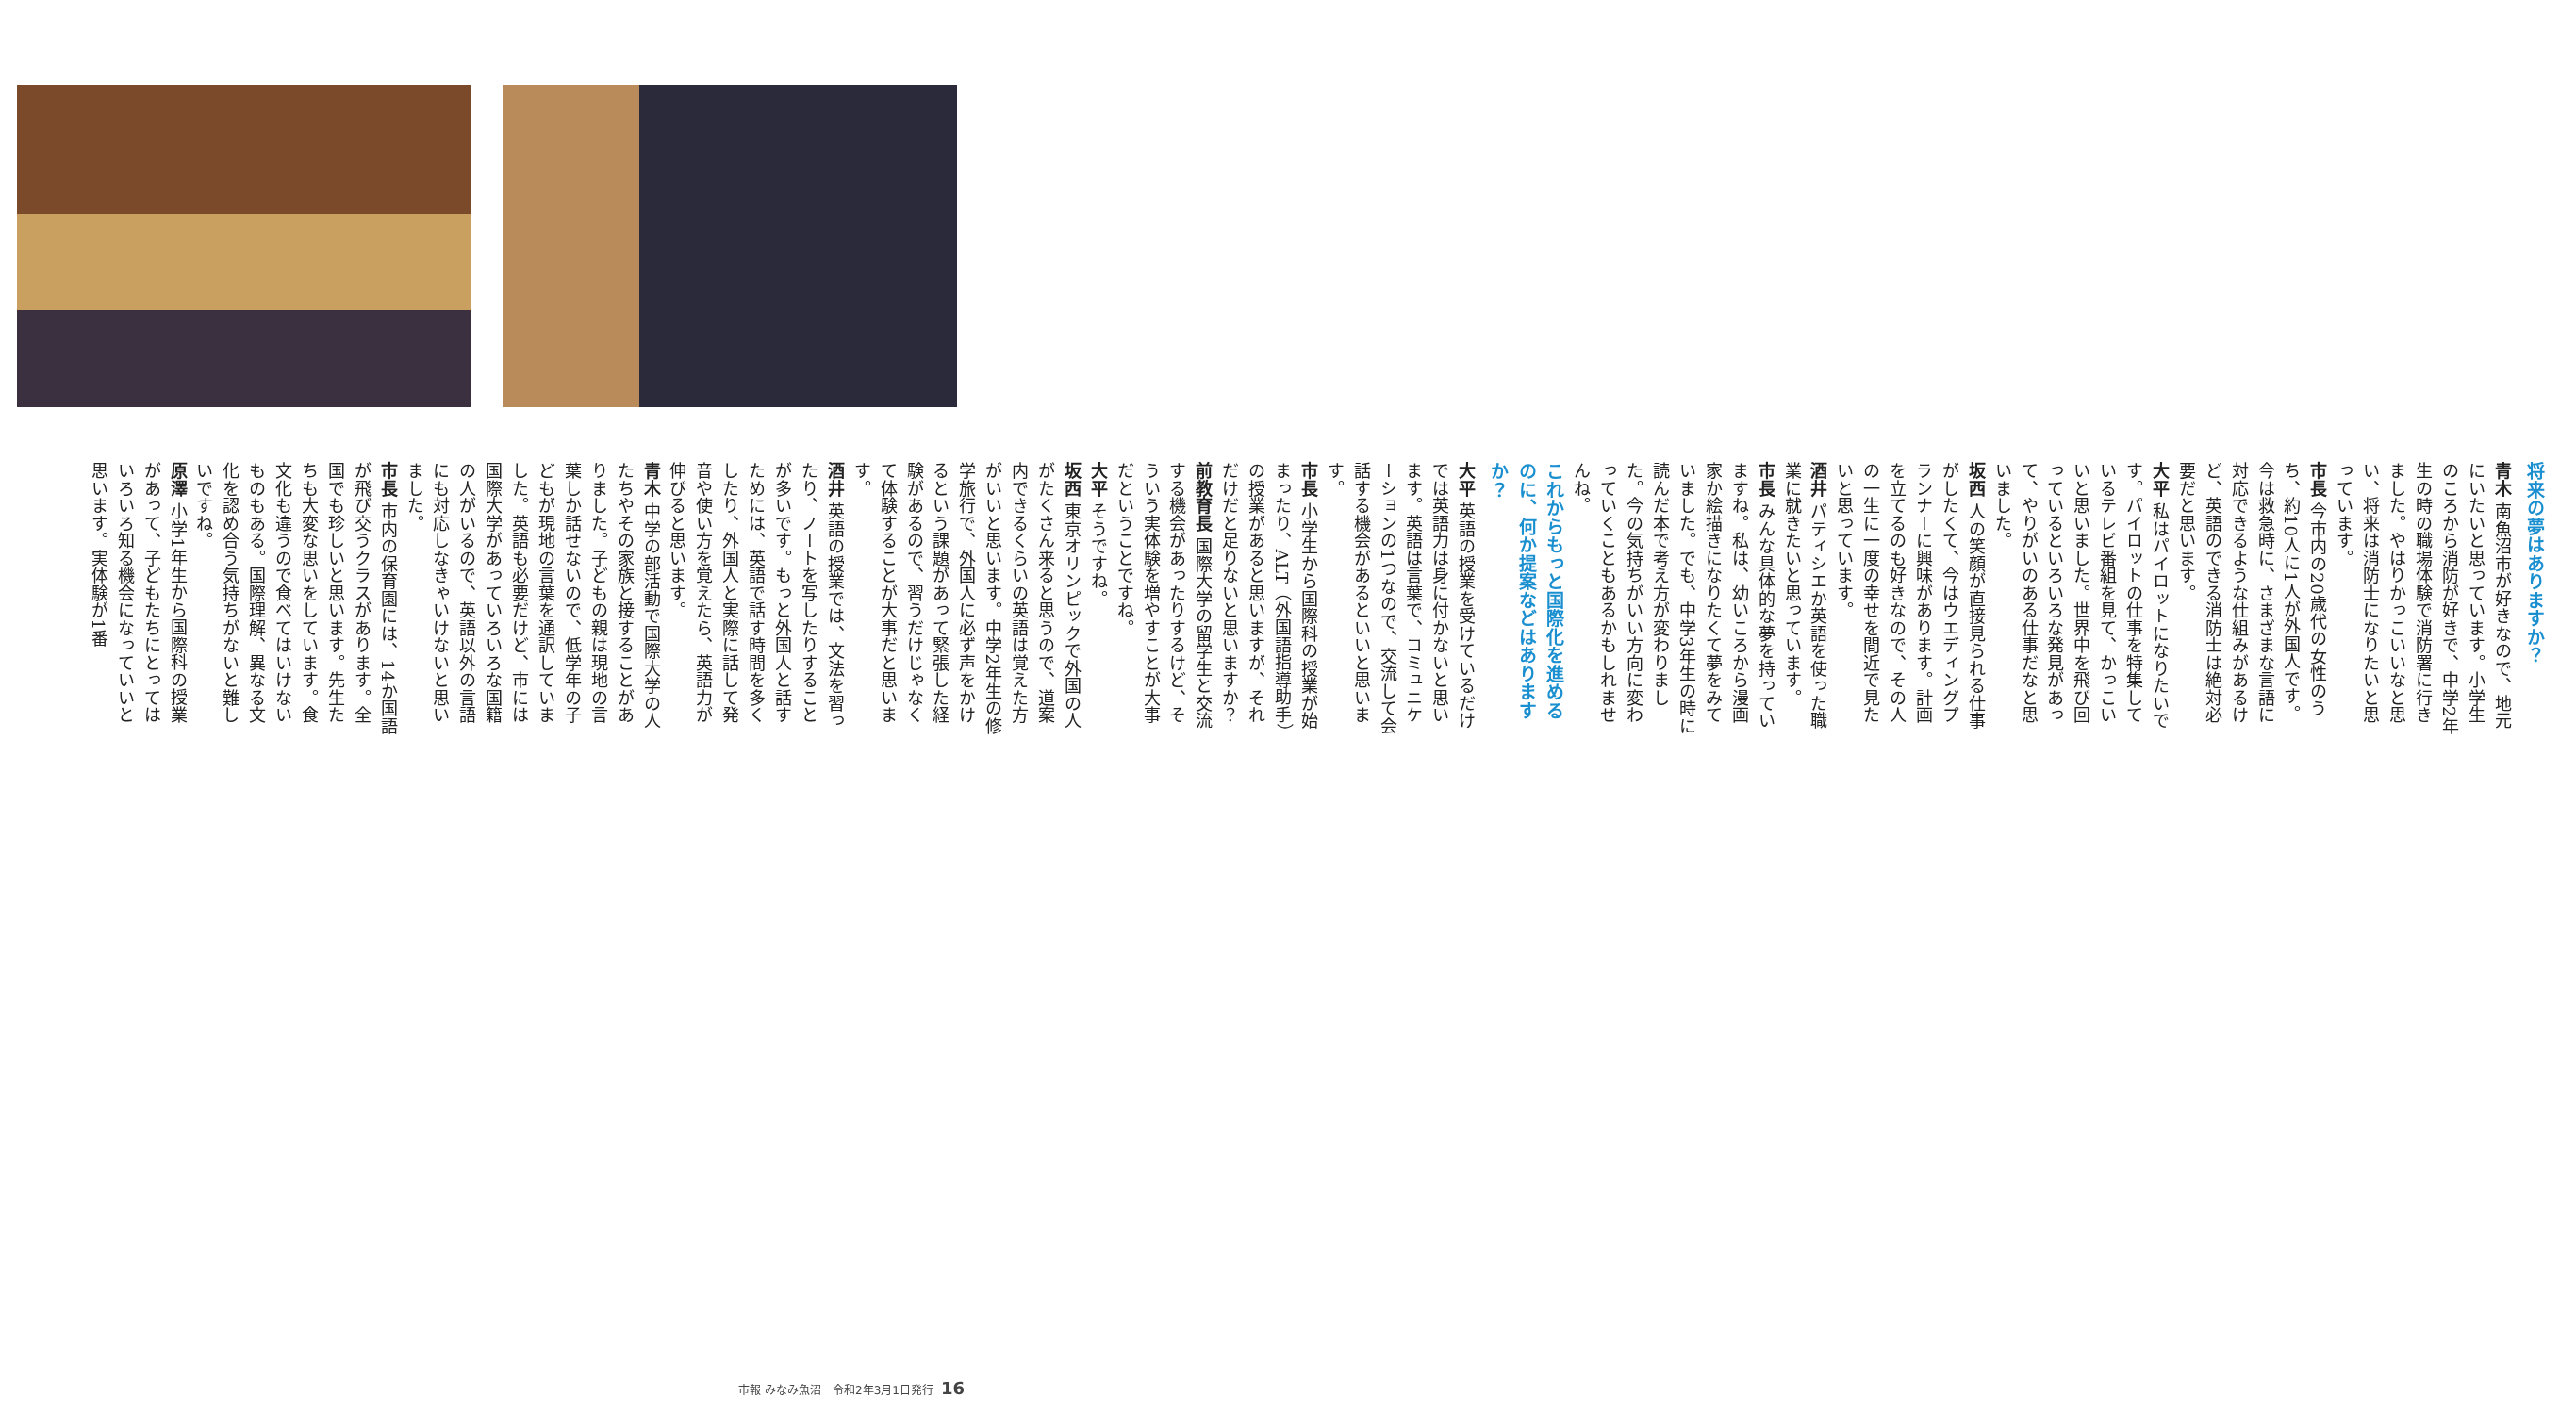将来の夢はありますか？
青木 南魚沼市が好きなので、地元にいたいと思っています。小学生のころから消防が好きで、中学2年生の時の職場体験で消防署に行きました。やはりかっこいいなと思い、将来は消防士になりたいと思っています。
市長 今市内の20歳代の女性のうち、約10人に1人が外国人です。今は救急時に、さまざまな言語に対応できるような仕組みがあるけど、英語のできる消防士は絶対必要だと思います。
大平 私はパイロットになりたいです。パイロットの仕事を特集しているテレビ番組を見て、かっこいいと思いました。世界中を飛び回っているといろいろな発見があって、やりがいのある仕事だなと思いました。
坂西 人の笑顔が直接見られる仕事がしたくて、今はウエディングプランナーに興味があります。計画を立てるのも好きなので、その人の一生に一度の幸せを間近で見たいと思っています。
酒井 パティシエか英語を使った職業に就きたいと思っています。
市長 みんな具体的な夢を持っていますね。私は、幼いころから漫画家か絵描きになりたくて夢をみていました。でも、中学3年生の時に読んだ本で考え方が変わりました。今の気持ちがいい方向に変わっていくこともあるかもしれませんね。
これからもっと国際化を進めるのに、何か提案などはありますか？
大平 英語の授業を受けているだけでは英語力は身に付かないと思います。英語は言葉で、コミュニケーションの1つなので、交流して会話する機会があるといいと思います。
市長 小学生から国際科の授業が始まったり、ALT（外国語指導助手）の授業があると思いますが、それだけだと足りないと思いますか？
前教育長 国際大学の留学生と交流する機会があったりするけど、そういう実体験を増やすことが大事だということですね。
大平 そうですね。
坂西 東京オリンピックで外国の人がたくさん来ると思うので、道案内できるくらいの英語は覚えた方がいいと思います。中学2年生の修学旅行で、外国人に必ず声をかけるという課題があって緊張した経験があるので、習うだけじゃなくて体験することが大事だと思います。
酒井 英語の授業では、文法を習ったり、ノートを写したりすることが多いです。もっと外国人と話すためには、英語で話す時間を多くしたり、外国人と実際に話して発音や使い方を覚えたら、英語力が伸びると思います。
青木 中学の部活動で国際大学の人たちやその家族と接することがありました。子どもの親は現地の言葉しか話せないので、低学年の子どもが現地の言葉を通訳していました。英語も必要だけど、市には国際大学があっていろいろな国籍の人がいるので、英語以外の言語にも対応しなきゃいけないと思いました。
市長 市内の保育園には、14か国語が飛び交うクラスがあります。全国でも珍しいと思います。先生たちも大変な思いをしています。食文化も違うので食べてはいけないものもある。国際理解、異なる文化を認め合う気持ちがないと難しいですね。
原澤 小学1年生から国際科の授業があって、子どもたちにとってはいろいろ知る機会になっていいと思います。実体験が1番
市報 みなみ魚沼　令和2年3月1日発行 16